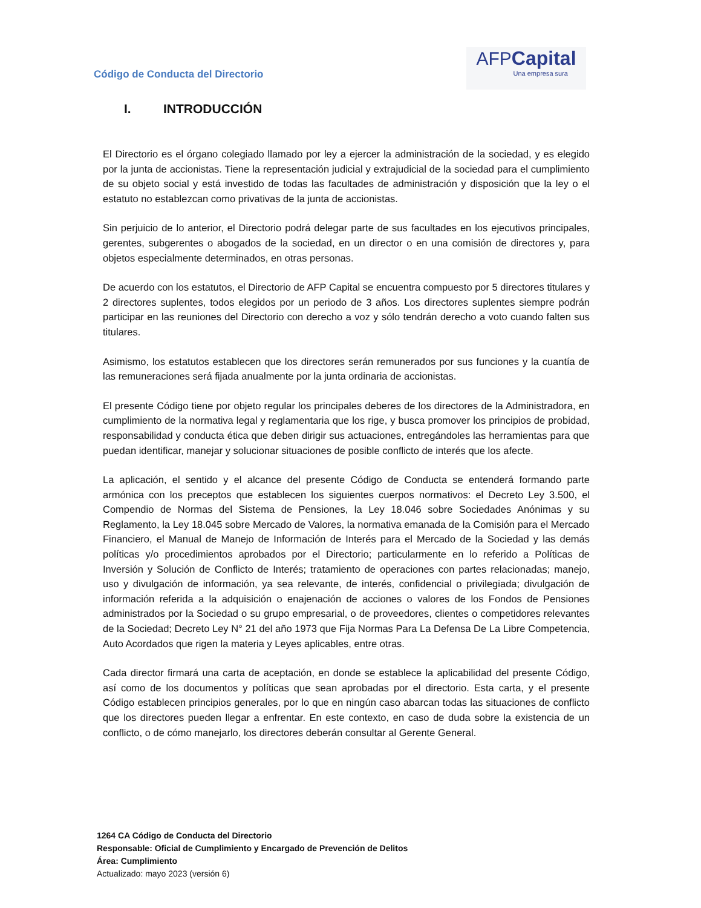Código de Conducta del Directorio
AFPCapital
Una empresa sura
I. INTRODUCCIÓN
El Directorio es el órgano colegiado llamado por ley a ejercer la administración de la sociedad, y es elegido por la junta de accionistas. Tiene la representación judicial y extrajudicial de la sociedad para el cumplimiento de su objeto social y está investido de todas las facultades de administración y disposición que la ley o el estatuto no establezcan como privativas de la junta de accionistas.
Sin perjuicio de lo anterior, el Directorio podrá delegar parte de sus facultades en los ejecutivos principales, gerentes, subgerentes o abogados de la sociedad, en un director o en una comisión de directores y, para objetos especialmente determinados, en otras personas.
De acuerdo con los estatutos, el Directorio de AFP Capital se encuentra compuesto por 5 directores titulares y 2 directores suplentes, todos elegidos por un periodo de 3 años. Los directores suplentes siempre podrán participar en las reuniones del Directorio con derecho a voz y sólo tendrán derecho a voto cuando falten sus titulares.
Asimismo, los estatutos establecen que los directores serán remunerados por sus funciones y la cuantía de las remuneraciones será fijada anualmente por la junta ordinaria de accionistas.
El presente Código tiene por objeto regular los principales deberes de los directores de la Administradora, en cumplimiento de la normativa legal y reglamentaria que los rige, y busca promover los principios de probidad, responsabilidad y conducta ética que deben dirigir sus actuaciones, entregándoles las herramientas para que puedan identificar, manejar y solucionar situaciones de posible conflicto de interés que los afecte.
La aplicación, el sentido y el alcance del presente Código de Conducta se entenderá formando parte armónica con los preceptos que establecen los siguientes cuerpos normativos: el Decreto Ley 3.500, el Compendio de Normas del Sistema de Pensiones, la Ley 18.046 sobre Sociedades Anónimas y su Reglamento, la Ley 18.045 sobre Mercado de Valores, la normativa emanada de la Comisión para el Mercado Financiero, el Manual de Manejo de Información de Interés para el Mercado de la Sociedad y las demás políticas y/o procedimientos aprobados por el Directorio; particularmente en lo referido a Políticas de Inversión y Solución de Conflicto de Interés; tratamiento de operaciones con partes relacionadas; manejo, uso y divulgación de información, ya sea relevante, de interés, confidencial o privilegiada; divulgación de información referida a la adquisición o enajenación de acciones o valores de los Fondos de Pensiones administrados por la Sociedad o su grupo empresarial, o de proveedores, clientes o competidores relevantes de la Sociedad; Decreto Ley N° 21 del año 1973 que Fija Normas Para La Defensa De La Libre Competencia, Auto Acordados que rigen la materia y Leyes aplicables, entre otras.
Cada director firmará una carta de aceptación, en donde se establece la aplicabilidad del presente Código, así como de los documentos y políticas que sean aprobadas por el directorio. Esta carta, y el presente Código establecen principios generales, por lo que en ningún caso abarcan todas las situaciones de conflicto que los directores pueden llegar a enfrentar. En este contexto, en caso de duda sobre la existencia de un conflicto, o de cómo manejarlo, los directores deberán consultar al Gerente General.
1264 CA Código de Conducta del Directorio
Responsable: Oficial de Cumplimiento y Encargado de Prevención de Delitos
Área: Cumplimiento
Actualizado: mayo 2023 (versión 6)